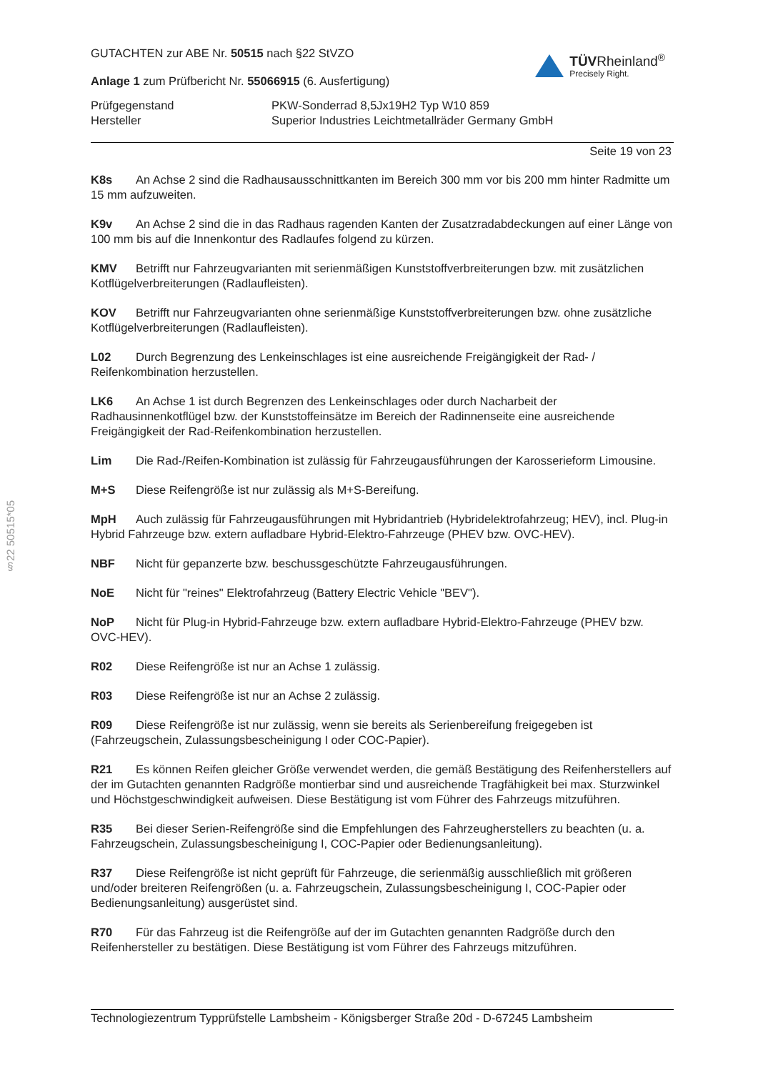§22 50515*05
GUTACHTEN zur ABE Nr. 50515 nach §22 StVZO
Anlage 1 zum Prüfbericht Nr. 55066915 (6. Ausfertigung)
TÜV Rheinland<sup>®</sup>
Precisely Right.
Prüfgegenstand
PKW-Sonderrad 8,5Jx19H2 Typ W10 859
Hersteller
Superior Industries Leichtmetallräder Germany GmbH
Seite 19 von 23
K8s An Achse 2 sind die Radhausausschnittkanten im Bereich 300 mm vor bis 200 mm hinter Radmitte um 15 mm aufzuweiten.
K9v An Achse 2 sind die in das Radhaus ragenden Kanten der Zusatzradabdeckungen auf einer Länge von 100 mm bis auf die Innenkontur des Radlaufes folgend zu kürzen.
KMV Betrifft nur Fahrzeugvarianten mit serienmäßigen Kunststoffverbreiterungen bzw. mit zusätzlichen Kotflügelverbreiterungen (Radlaufleisten).
KOV Betrifft nur Fahrzeugvarianten ohne serienmäßige Kunststoffverbreiterungen bzw. ohne zusätzliche Kotflügelverbreiterungen (Radlaufleisten).
L02 Durch Begrenzung des Lenkeinschlages ist eine ausreichende Freigängigkeit der Rad- / Reifenkombination herzustellen.
LK6 An Achse 1 ist durch Begrenzen des Lenkeinschlages oder durch Nacharbeit der Radhausinnenkotflügel bzw. der Kunststoffeinsätze im Bereich der Radinnenseite eine ausreichende Freigängigkeit der Rad-Reifenkombination herzustellen.
Lim Die Rad-/Reifen-Kombination ist zulässig für Fahrzeugausführungen der Karosserieform Limousine.
M+S Diese Reifengröße ist nur zulässig als M+S-Bereifung.
MpH Auch zulässig für Fahrzeugausführungen mit Hybridantrieb (Hybridelektrofahrzeug; HEV), incl. Plug-in Hybrid Fahrzeuge bzw. extern aufladbare Hybrid-Elektro-Fahrzeuge (PHEV bzw. OVC-HEV).
NBF Nicht für gepanzerte bzw. beschussgeschützte Fahrzeugausführungen.
NoE Nicht für "reines" Elektrofahrzeug (Battery Electric Vehicle "BEV").
NoP Nicht für Plug-in Hybrid-Fahrzeuge bzw. extern aufladbare Hybrid-Elektro-Fahrzeuge (PHEV bzw. OVC-HEV).
R02 Diese Reifengröße ist nur an Achse 1 zulässig.
R03 Diese Reifengröße ist nur an Achse 2 zulässig.
R09 Diese Reifengröße ist nur zulässig, wenn sie bereits als Serienbereifung freigegeben ist (Fahrzeugschein, Zulassungsbescheinigung I oder COC-Papier).
R21 Es können Reifen gleicher Größe verwendet werden, die gemäß Bestätigung des Reifenherstellers auf der im Gutachten genannten Radgröße montierbar sind und ausreichende Tragfähigkeit bei max. Sturzwinkel und Höchstgeschwindigkeit aufweisen. Diese Bestätigung ist vom Führer des Fahrzeugs mitzuführen.
R35 Bei dieser Serien-Reifengröße sind die Empfehlungen des Fahrzeugherstellers zu beachten (u. a. Fahrzeugschein, Zulassungsbescheinigung I, COC-Papier oder Bedienungsanleitung).
R37 Diese Reifengröße ist nicht geprüft für Fahrzeuge, die serienmäßig ausschließlich mit größeren und/oder breiteren Reifengrößen (u. a. Fahrzeugschein, Zulassungsbescheinigung I, COC-Papier oder Bedienungsanleitung) ausgerüstet sind.
R70 Für das Fahrzeug ist die Reifengröße auf der im Gutachten genannten Radgröße durch den Reifenhersteller zu bestätigen. Diese Bestätigung ist vom Führer des Fahrzeugs mitzuführen.
Technologiezentrum Typprüfstelle Lambsheim - Königsberger Straße 20d - D-67245 Lambsheim